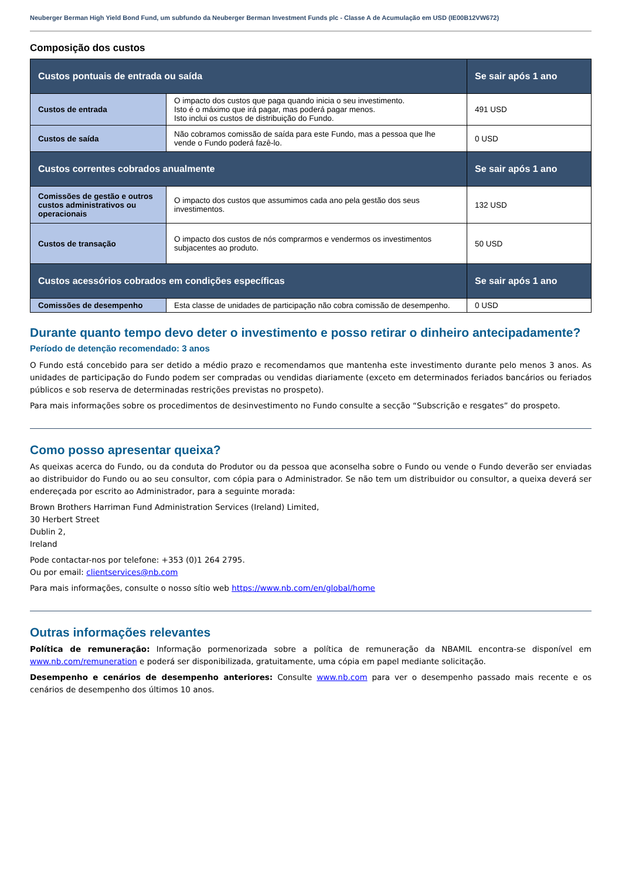Neuberger Berman High Yield Bond Fund, um subfundo da Neuberger Berman Investment Funds plc - Classe A de Acumulação em USD (IE00B12VW672)
Composição dos custos
| Custos pontuais de entrada ou saída | | Se sair após 1 ano |
| --- | --- | --- |
| Custos de entrada | O impacto dos custos que paga quando inicia o seu investimento. Isto é o máximo que irá pagar, mas poderá pagar menos. Isto inclui os custos de distribuição do Fundo. | 491 USD |
| Custos de saída | Não cobramos comissão de saída para este Fundo, mas a pessoa que lhe vende o Fundo poderá fazê-lo. | 0 USD |
| Custos correntes cobrados anualmente | | Se sair após 1 ano |
| Comissões de gestão e outros custos administrativos ou operacionais | O impacto dos custos que assumimos cada ano pela gestão dos seus investimentos. | 132 USD |
| Custos de transação | O impacto dos custos de nós comprarmos e vendermos os investimentos subjacentes ao produto. | 50 USD |
| Custos acessórios cobrados em condições específicas | | Se sair após 1 ano |
| Comissões de desempenho | Esta classe de unidades de participação não cobra comissão de desempenho. | 0 USD |
Durante quanto tempo devo deter o investimento e posso retirar o dinheiro antecipadamente?
Período de detenção recomendado: 3 anos
O Fundo está concebido para ser detido a médio prazo e recomendamos que mantenha este investimento durante pelo menos 3 anos. As unidades de participação do Fundo podem ser compradas ou vendidas diariamente (exceto em determinados feriados bancários ou feriados públicos e sob reserva de determinadas restrições previstas no prospeto).
Para mais informações sobre os procedimentos de desinvestimento no Fundo consulte a secção “Subscrição e resgates” do prospeto.
Como posso apresentar queixa?
As queixas acerca do Fundo, ou da conduta do Produtor ou da pessoa que aconselha sobre o Fundo ou vende o Fundo deverão ser enviadas ao distribuidor do Fundo ou ao seu consultor, com cópia para o Administrador. Se não tem um distribuidor ou consultor, a queixa deverá ser endereçada por escrito ao Administrador, para a seguinte morada:
Brown Brothers Harriman Fund Administration Services (Ireland) Limited,
30 Herbert Street
Dublin 2,
Ireland
Pode contactar-nos por telefone: +353 (0)1 264 2795.
Ou por email: clientservices@nb.com
Para mais informações, consulte o nosso sítio web https://www.nb.com/en/global/home
Outras informações relevantes
Política de remuneração: Informação pormenorizada sobre a política de remuneração da NBAMIL encontra-se disponível em www.nb.com/remuneration e poderá ser disponibilizada, gratuitamente, uma cópia em papel mediante solicitação.
Desempenho e cenários de desempenho anteriores: Consulte www.nb.com para ver o desempenho passado mais recente e os cenários de desempenho dos últimos 10 anos.